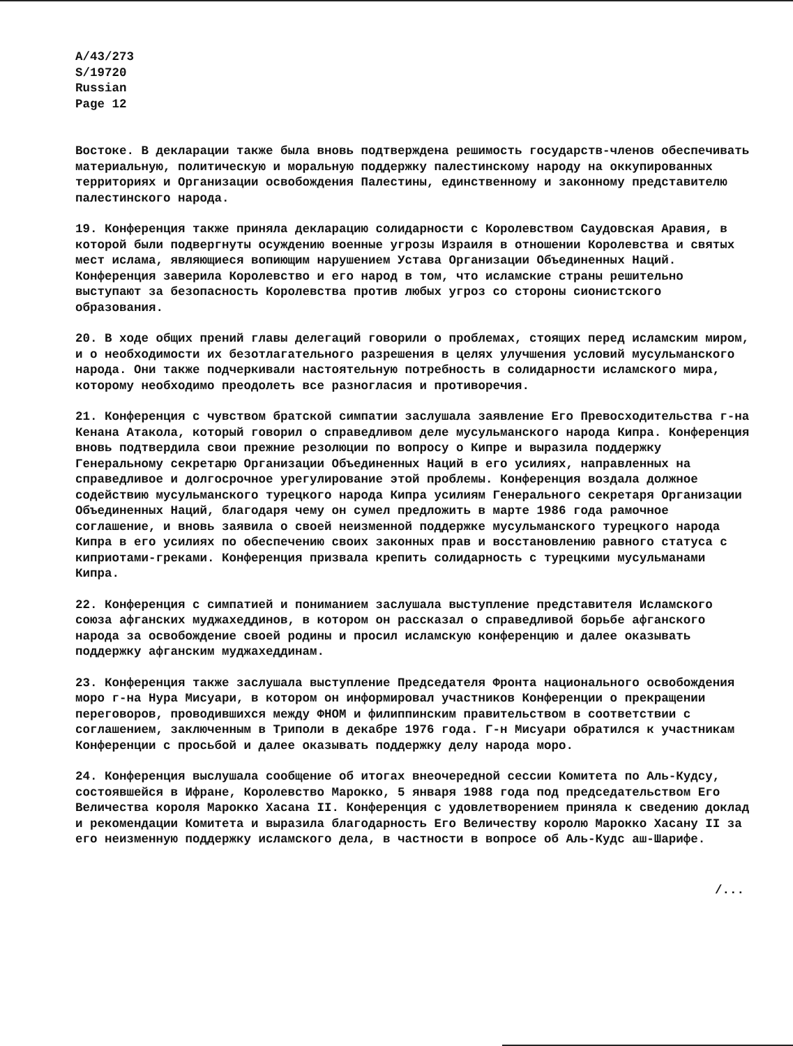A/43/273
S/19720
Russian
Page 12
Востоке. В декларации также была вновь подтверждена решимость государств-членов обеспечивать материальную, политическую и моральную поддержку палестинскому народу на оккупированных территориях и Организации освобождения Палестины, единственному и законному представителю палестинского народа.
19. Конференция также приняла декларацию солидарности с Королевством Саудовская Аравия, в которой были подвергнуты осуждению военные угрозы Израиля в отношении Королевства и святых мест ислама, являющиеся вопиющим нарушением Устава Организации Объединенных Наций. Конференция заверила Королевство и его народ в том, что исламские страны решительно выступают за безопасность Королевства против любых угроз со стороны сионистского образования.
20. В ходе общих прений главы делегаций говорили о проблемах, стоящих перед исламским миром, и о необходимости их безотлагательного разрешения в целях улучшения условий мусульманского народа. Они также подчеркивали настоятельную потребность в солидарности исламского мира, которому необходимо преодолеть все разногласия и противоречия.
21. Конференция с чувством братской симпатии заслушала заявление Его Превосходительства г-на Кенана Атакола, который говорил о справедливом деле мусульманского народа Кипра. Конференция вновь подтвердила свои прежние резолюции по вопросу о Кипре и выразила поддержку Генеральному секретарю Организации Объединенных Наций в его усилиях, направленных на справедливое и долгосрочное урегулирование этой проблемы. Конференция воздала должное содействию мусульманского турецкого народа Кипра усилиям Генерального секретаря Организации Объединенных Наций, благодаря чему он сумел предложить в марте 1986 года рамочное соглашение, и вновь заявила о своей неизменной поддержке мусульманского турецкого народа Кипра в его усилиях по обеспечению своих законных прав и восстановлению равного статуса с киприотами-греками. Конференция призвала крепить солидарность с турецкими мусульманами Кипра.
22. Конференция с симпатией и пониманием заслушала выступление представителя Исламского союза афганских муджахеддинов, в котором он рассказал о справедливой борьбе афганского народа за освобождение своей родины и просил исламскую конференцию и далее оказывать поддержку афганским муджахеддинам.
23. Конференция также заслушала выступление Председателя Фронта национального освобождения моро г-на Нура Мисуари, в котором он информировал участников Конференции о прекращении переговоров, проводившихся между ФНОМ и филиппинским правительством в соответствии с соглашением, заключенным в Триполи в декабре 1976 года. Г-н Мисуари обратился к участникам Конференции с просьбой и далее оказывать поддержку делу народа моро.
24. Конференция выслушала сообщение об итогах внеочередной сессии Комитета по Аль-Кудсу, состоявшейся в Ифране, Королевство Марокко, 5 января 1988 года под председательством Его Величества короля Марокко Хасана II. Конференция с удовлетворением приняла к сведению доклад и рекомендации Комитета и выразила благодарность Его Величеству королю Марокко Хасану II за его неизменную поддержку исламского дела, в частности в вопросе об Аль-Кудс аш-Шарифе.
/...